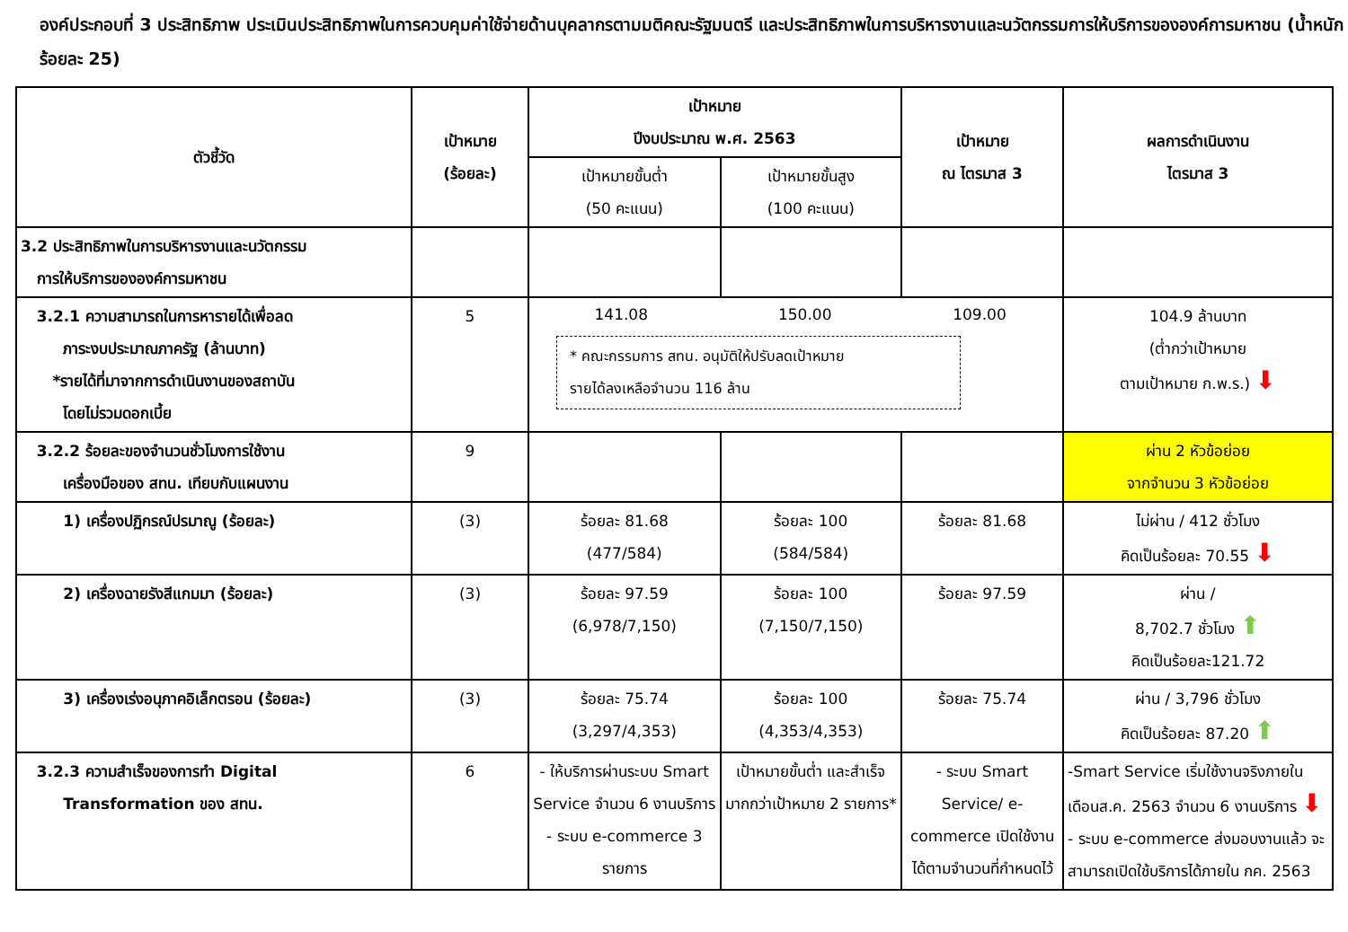องค์ประกอบที่ 3 ประสิทธิภาพ ประเมินประสิทธิภาพในการควบคุมค่าใช้จ่ายด้านบุคลากรตามมติคณะรัฐมนตรี และประสิทธิภาพในการบริหารงานและนวัตกรรมการให้บริการขององค์การมหาชน (น้ำหนักร้อยละ 25)
| ตัวชี้วัด | เป้าหมาย (ร้อยละ) | เป้าหมาย ปีงบประมาณ พ.ศ. 2563 | | เป้าหมาย ณ ไตรมาส 3 | ผลการดำเนินงาน ไตรมาส 3 |
| --- | --- | --- | --- | --- | --- |
| | | เป้าหมายขั้นต่ำ (50 คะแนน) | เป้าหมายขั้นสูง (100 คะแนน) | | |
| 3.2 ประสิทธิภาพในการบริหารงานและนวัตกรรม การให้บริการขององค์การมหาชน | | | | | |
| 3.2.1 ความสามารถในการหารายได้เพื่อลด ภาระงบประมาณภาครัฐ (ล้านบาท) *รายได้ที่มาจากการดำเนินงานของสถาบัน โดยไม่รวมดอกเบี้ย | 5 | 141.08 150.00 109.00 * คณะกรรมการ สทน. อนุมัติให้ปรับลดเป้าหมาย รายได้ลงเหลือจำนวน 116 ล้าน | | | 104.9 ล้านบาท (ต่ำกว่าเป้าหมาย ตามเป้าหมาย ก.พ.ร.) ⬇ |
| 3.2.2 ร้อยละของจำนวนชั่วโมงการใช้งาน เครื่องมือของ สทน. เทียบกับแผนงาน | 9 | | | | ผ่าน 2 หัวข้อย่อย จากจำนวน 3 หัวข้อย่อย |
| 1) เครื่องปฏิกรณ์ปรมาณู (ร้อยละ) | (3) | ร้อยละ 81.68 (477/584) | ร้อยละ 100 (584/584) | ร้อยละ 81.68 | ไม่ผ่าน / 412 ชั่วโมง คิดเป็นร้อยละ 70.55 ⬇ |
| 2) เครื่องฉายรังสีแกมมา (ร้อยละ) | (3) | ร้อยละ 97.59 (6,978/7,150) | ร้อยละ 100 (7,150/7,150) | ร้อยละ 97.59 | ผ่าน / 8,702.7 ชั่วโมง ⬆ คิดเป็นร้อยละ121.72 |
| 3) เครื่องเร่งอนุภาคอิเล็กตรอน (ร้อยละ) | (3) | ร้อยละ 75.74 (3,297/4,353) | ร้อยละ 100 (4,353/4,353) | ร้อยละ 75.74 | ผ่าน / 3,796 ชั่วโมง คิดเป็นร้อยละ 87.20 ⬆ |
| 3.2.3 ความสำเร็จของการทำ Digital Transformation ของ สทน. | 6 | - ให้บริการผ่านระบบ Smart Service จำนวน 6 งานบริการ - ระบบ e-commerce 3 รายการ | เป้าหมายขั้นต่ำ และสำเร็จมากกว่าเป้าหมาย 2 รายการ* | - ระบบ Smart Service/ e-commerce เปิดใช้งานได้ตามจำนวนที่กำหนดไว้ | -Smart Service เริ่มใช้งานจริงภายในเดือนส.ค. 2563 จำนวน 6 งานบริการ ⬇ - ระบบ e-commerce ส่งมอบงานแล้ว จะสามารถเปิดใช้บริการได้ภายใน กค. 2563 |